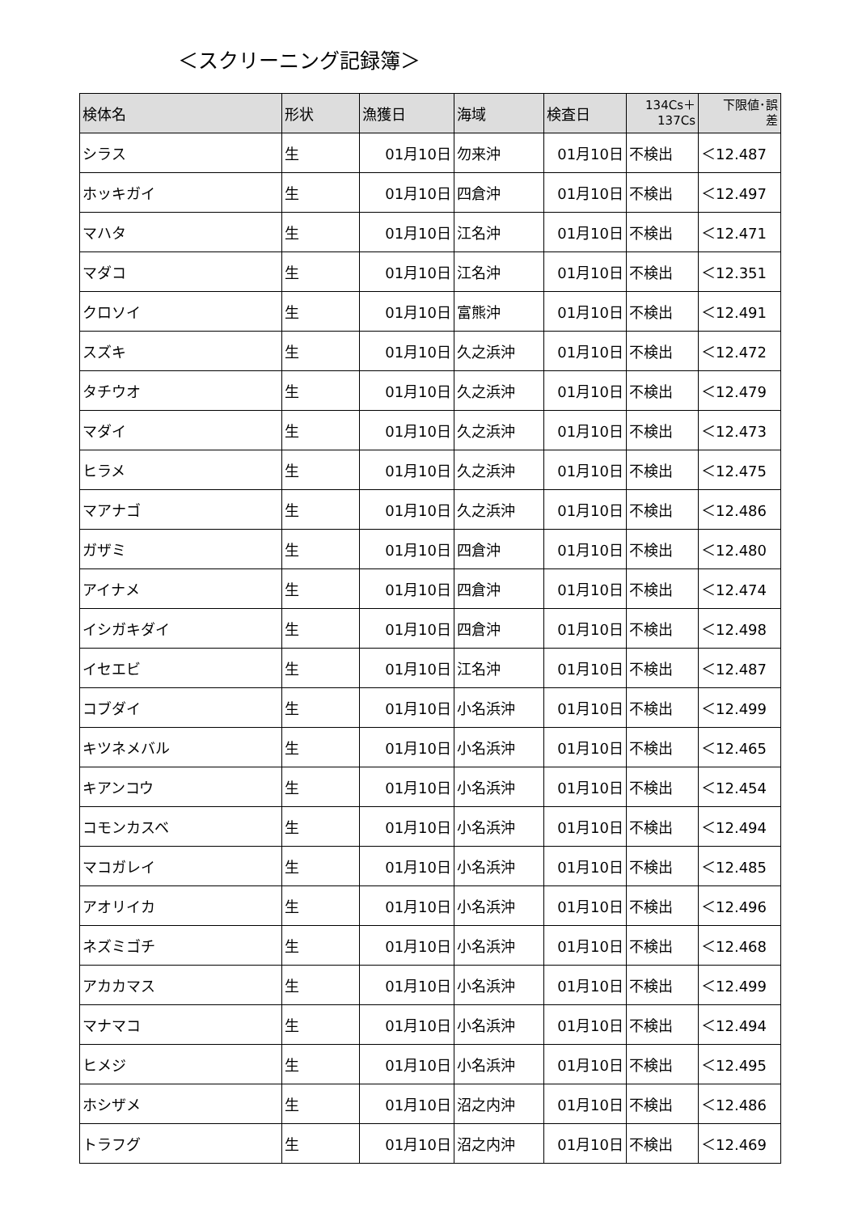＜スクリーニング記録簿＞
| 検体名 | 形状 | 漁獲日 | 海域 | 検査日 | 134Cs＋ 137Cs | 下限値･誤 差 |
| --- | --- | --- | --- | --- | --- | --- |
| シラス | 生 | 01月10日 | 勿来沖 | 01月10日 | 不検出 | ＜12.487 |
| ホッキガイ | 生 | 01月10日 | 四倉沖 | 01月10日 | 不検出 | ＜12.497 |
| マハタ | 生 | 01月10日 | 江名沖 | 01月10日 | 不検出 | ＜12.471 |
| マダコ | 生 | 01月10日 | 江名沖 | 01月10日 | 不検出 | ＜12.351 |
| クロソイ | 生 | 01月10日 | 富熊沖 | 01月10日 | 不検出 | ＜12.491 |
| スズキ | 生 | 01月10日 | 久之浜沖 | 01月10日 | 不検出 | ＜12.472 |
| タチウオ | 生 | 01月10日 | 久之浜沖 | 01月10日 | 不検出 | ＜12.479 |
| マダイ | 生 | 01月10日 | 久之浜沖 | 01月10日 | 不検出 | ＜12.473 |
| ヒラメ | 生 | 01月10日 | 久之浜沖 | 01月10日 | 不検出 | ＜12.475 |
| マアナゴ | 生 | 01月10日 | 久之浜沖 | 01月10日 | 不検出 | ＜12.486 |
| ガザミ | 生 | 01月10日 | 四倉沖 | 01月10日 | 不検出 | ＜12.480 |
| アイナメ | 生 | 01月10日 | 四倉沖 | 01月10日 | 不検出 | ＜12.474 |
| イシガキダイ | 生 | 01月10日 | 四倉沖 | 01月10日 | 不検出 | ＜12.498 |
| イセエビ | 生 | 01月10日 | 江名沖 | 01月10日 | 不検出 | ＜12.487 |
| コブダイ | 生 | 01月10日 | 小名浜沖 | 01月10日 | 不検出 | ＜12.499 |
| キツネメバル | 生 | 01月10日 | 小名浜沖 | 01月10日 | 不検出 | ＜12.465 |
| キアンコウ | 生 | 01月10日 | 小名浜沖 | 01月10日 | 不検出 | ＜12.454 |
| コモンカスベ | 生 | 01月10日 | 小名浜沖 | 01月10日 | 不検出 | ＜12.494 |
| マコガレイ | 生 | 01月10日 | 小名浜沖 | 01月10日 | 不検出 | ＜12.485 |
| アオリイカ | 生 | 01月10日 | 小名浜沖 | 01月10日 | 不検出 | ＜12.496 |
| ネズミゴチ | 生 | 01月10日 | 小名浜沖 | 01月10日 | 不検出 | ＜12.468 |
| アカカマス | 生 | 01月10日 | 小名浜沖 | 01月10日 | 不検出 | ＜12.499 |
| マナマコ | 生 | 01月10日 | 小名浜沖 | 01月10日 | 不検出 | ＜12.494 |
| ヒメジ | 生 | 01月10日 | 小名浜沖 | 01月10日 | 不検出 | ＜12.495 |
| ホシザメ | 生 | 01月10日 | 沼之内沖 | 01月10日 | 不検出 | ＜12.486 |
| トラフグ | 生 | 01月10日 | 沼之内沖 | 01月10日 | 不検出 | ＜12.469 |